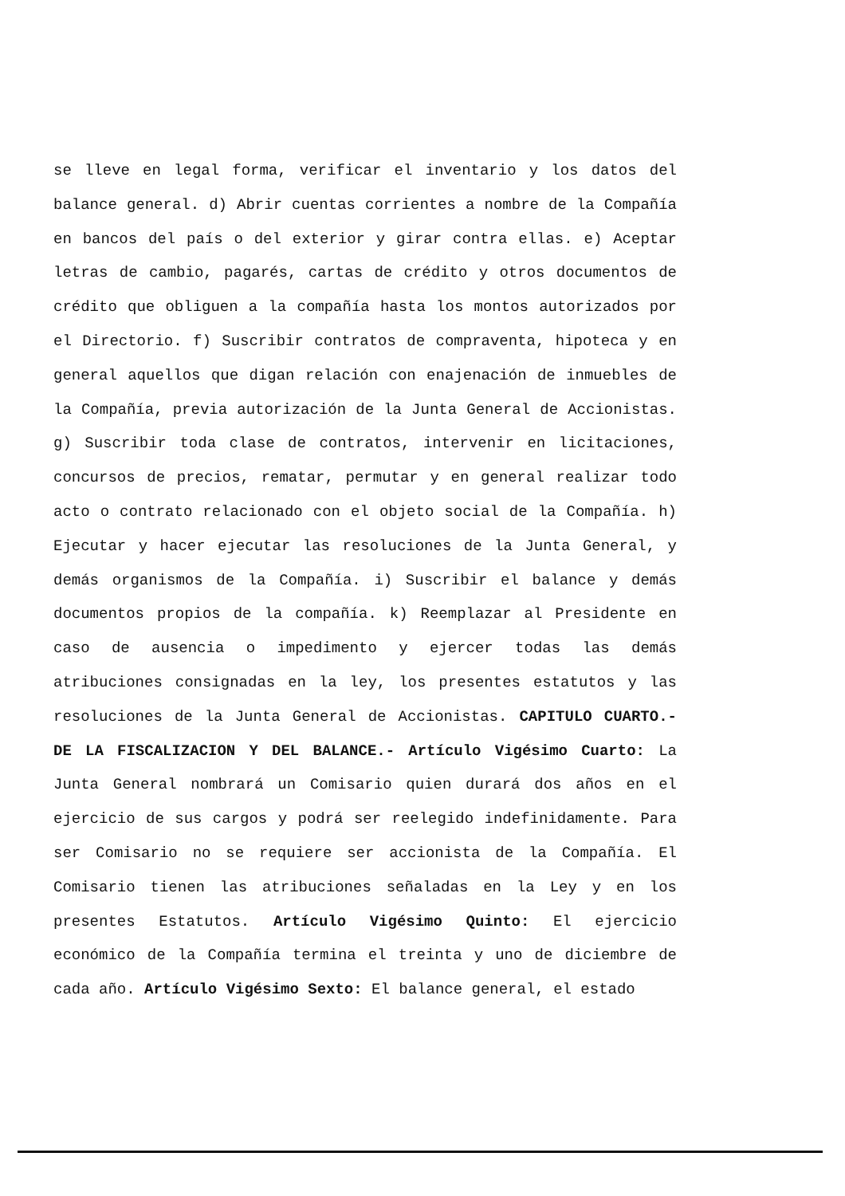se lleve en legal forma, verificar el inventario y los datos del balance general. d) Abrir cuentas corrientes a nombre de la Compañía en bancos del país o del exterior y girar contra ellas. e) Aceptar letras de cambio, pagarés, cartas de crédito y otros documentos de crédito que obliguen a la compañía hasta los montos autorizados por el Directorio. f) Suscribir contratos de compraventa, hipoteca y en general aquellos que digan relación con enajenación de inmuebles de la Compañía, previa autorización de la Junta General de Accionistas. g) Suscribir toda clase de contratos, intervenir en licitaciones, concursos de precios, rematar, permutar y en general realizar todo acto o contrato relacionado con el objeto social de la Compañía. h) Ejecutar y hacer ejecutar las resoluciones de la Junta General, y demás organismos de la Compañía. i) Suscribir el balance y demás documentos propios de la compañía. k) Reemplazar al Presidente en caso de ausencia o impedimento y ejercer todas las demás atribuciones consignadas en la ley, los presentes estatutos y las resoluciones de la Junta General de Accionistas. CAPITULO CUARTO.- DE LA FISCALIZACION Y DEL BALANCE.- Artículo Vigésimo Cuarto: La Junta General nombrará un Comisario quien durará dos años en el ejercicio de sus cargos y podrá ser reelegido indefinidamente. Para ser Comisario no se requiere ser accionista de la Compañía. El Comisario tienen las atribuciones señaladas en la Ley y en los presentes Estatutos. Artículo Vigésimo Quinto: El ejercicio económico de la Compañía termina el treinta y uno de diciembre de cada año. Artículo Vigésimo Sexto: El balance general, el estado